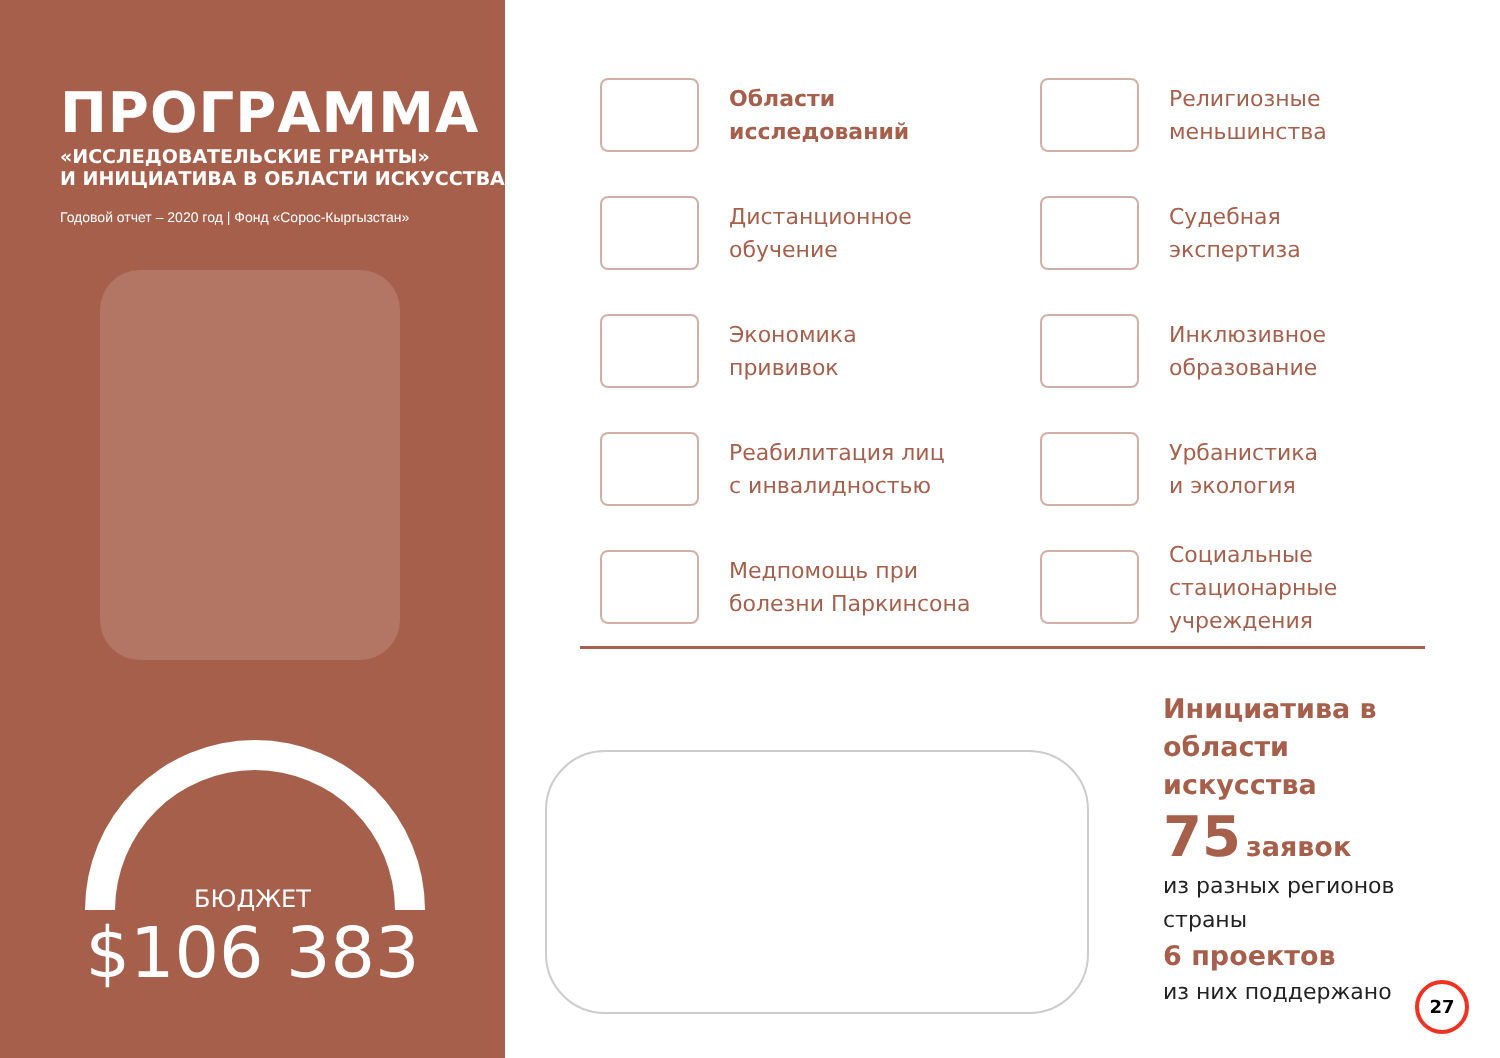ПРОГРАММА
«ИССЛЕДОВАТЕЛЬСКИЕ ГРАНТЫ»
И ИНИЦИАТИВА В ОБЛАСТИ ИСКУССТВА
Годовой отчет – 2020 год | Фонд «Сорос-Кыргызстан»
БЮДЖЕТ
$106 383
Области
исследований
Религиозные
меньшинства
Дистанционное
обучение
Судебная
экспертиза
Экономика
прививок
Инклюзивное
образование
Реабилитация лиц
с инвалидностью
Урбанистика
и экология
Медпомощь при
болезни Паркинсона
Социальные
стационарные
учреждения
Инициатива в
области
искусства
75 заявок
из разных регионов
страны
6 проектов
из них поддержано
27